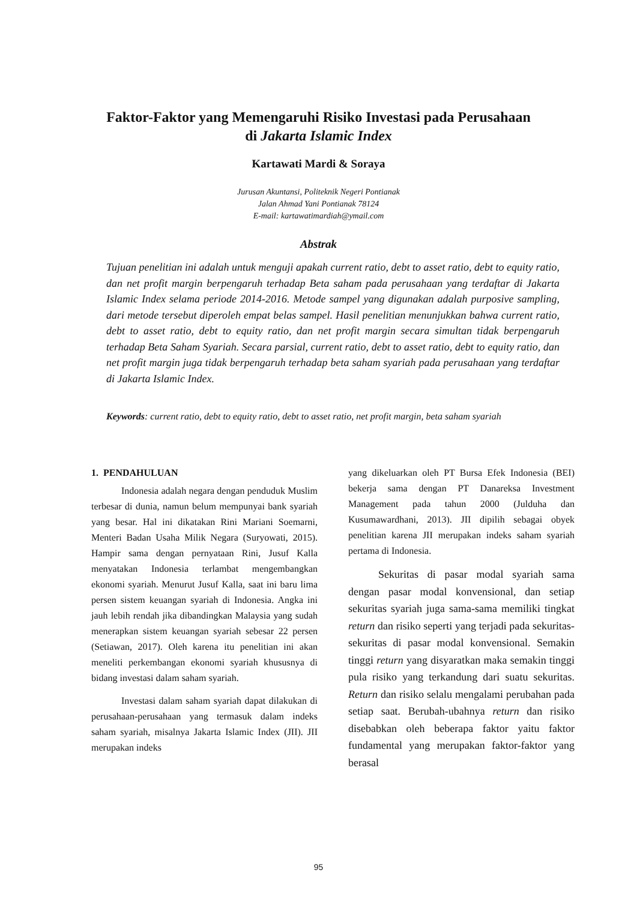Faktor-Faktor yang Memengaruhi Risiko Investasi pada Perusahaan
di Jakarta Islamic Index
Kartawati Mardi & Soraya
Jurusan Akuntansi, Politeknik Negeri Pontianak
Jalan Ahmad Yani Pontianak 78124
E-mail: kartawatimardiah@ymail.com
Abstrak
Tujuan penelitian ini adalah untuk menguji apakah current ratio, debt to asset ratio, debt to equity ratio, dan net profit margin berpengaruh terhadap Beta saham pada perusahaan yang terdaftar di Jakarta Islamic Index selama periode 2014-2016. Metode sampel yang digunakan adalah purposive sampling, dari metode tersebut diperoleh empat belas sampel. Hasil penelitian menunjukkan bahwa current ratio, debt to asset ratio, debt to equity ratio, dan net profit margin secara simultan tidak berpengaruh terhadap Beta Saham Syariah. Secara parsial, current ratio, debt to asset ratio, debt to equity ratio, dan net profit margin juga tidak berpengaruh terhadap beta saham syariah pada perusahaan yang terdaftar di Jakarta Islamic Index.
Keywords: current ratio, debt to equity ratio, debt to asset ratio, net profit margin, beta saham syariah
1. PENDAHULUAN
Indonesia adalah negara dengan penduduk Muslim terbesar di dunia, namun belum mempunyai bank syariah yang besar. Hal ini dikatakan Rini Mariani Soemarni, Menteri Badan Usaha Milik Negara (Suryowati, 2015). Hampir sama dengan pernyataan Rini, Jusuf Kalla menyatakan Indonesia terlambat mengembangkan ekonomi syariah. Menurut Jusuf Kalla, saat ini baru lima persen sistem keuangan syariah di Indonesia. Angka ini jauh lebih rendah jika dibandingkan Malaysia yang sudah menerapkan sistem keuangan syariah sebesar 22 persen (Setiawan, 2017). Oleh karena itu penelitian ini akan meneliti perkembangan ekonomi syariah khususnya di bidang investasi dalam saham syariah.
Investasi dalam saham syariah dapat dilakukan di perusahaan-perusahaan yang termasuk dalam indeks saham syariah, misalnya Jakarta Islamic Index (JII). JII merupakan indeks
yang dikeluarkan oleh PT Bursa Efek Indonesia (BEI) bekerja sama dengan PT Danareksa Investment Management pada tahun 2000 (Julduha dan Kusumawardhani, 2013). JII dipilih sebagai obyek penelitian karena JII merupakan indeks saham syariah pertama di Indonesia.
Sekuritas di pasar modal syariah sama dengan pasar modal konvensional, dan setiap sekuritas syariah juga sama-sama memiliki tingkat return dan risiko seperti yang terjadi pada sekuritas-sekuritas di pasar modal konvensional. Semakin tinggi return yang disyaratkan maka semakin tinggi pula risiko yang terkandung dari suatu sekuritas. Return dan risiko selalu mengalami perubahan pada setiap saat. Berubah-ubahnya return dan risiko disebabkan oleh beberapa faktor yaitu faktor fundamental yang merupakan faktor-faktor yang berasal
95